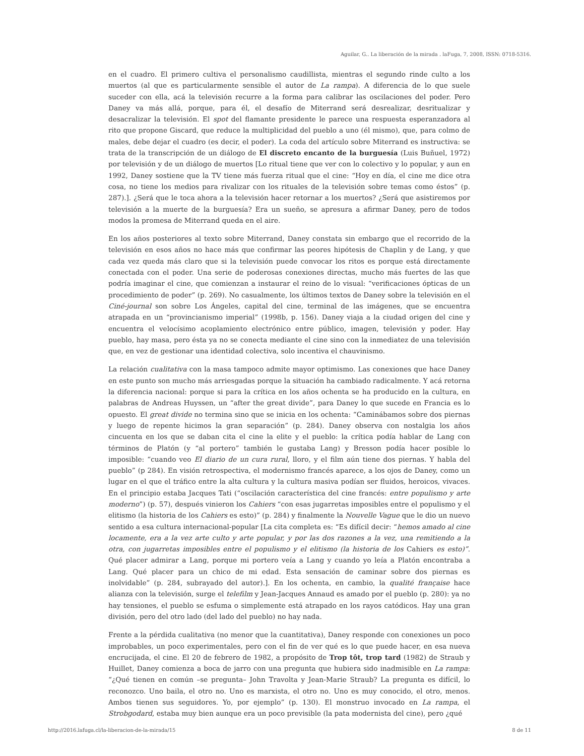Aguilar, G.. La liberación de la mirada . laFuga, 7, 2008, ISSN: 0718-5316.
en el cuadro. El primero cultiva el personalismo caudillista, mientras el segundo rinde culto a los muertos (al que es particularmente sensible el autor de La rampa). A diferencia de lo que suele suceder con ella, acá la televisión recurre a la forma para calibrar las oscilaciones del poder. Pero Daney va más allá, porque, para él, el desafío de Miterrand será desrealizar, desritualizar y desacralizar la televisión. El spot del flamante presidente le parece una respuesta esperanzadora al rito que propone Giscard, que reduce la multiplicidad del pueblo a uno (él mismo), que, para colmo de males, debe dejar el cuadro (es decir, el poder). La coda del artículo sobre Miterrand es instructiva: se trata de la transcripción de un diálogo de El discreto encanto de la burguesía (Luis Buñuel, 1972) por televisión y de un diálogo de muertos [Lo ritual tiene que ver con lo colectivo y lo popular, y aun en 1992, Daney sostiene que la TV tiene más fuerza ritual que el cine: “Hoy en día, el cine me dice otra cosa, no tiene los medios para rivalizar con los rituales de la televisión sobre temas como éstos” (p. 287).]. ¿Será que le toca ahora a la televisión hacer retornar a los muertos? ¿Será que asistiremos por televisión a la muerte de la burguesía? Era un sueño, se apresura a afirmar Daney, pero de todos modos la promesa de Miterrand queda en el aire.
En los años posteriores al texto sobre Miterrand, Daney constata sin embargo que el recorrido de la televisión en esos años no hace más que confirmar las peores hipótesis de Chaplin y de Lang, y que cada vez queda más claro que si la televisión puede convocar los ritos es porque está directamente conectada con el poder. Una serie de poderosas conexiones directas, mucho más fuertes de las que podría imaginar el cine, que comienzan a instaurar el reino de lo visual: “verificaciones ópticas de un procedimiento de poder” (p. 269). No casualmente, los últimos textos de Daney sobre la televisión en el Ciné-journal son sobre Los Ángeles, capital del cine, terminal de las imágenes, que se encuentra atrapada en un “provincianismo imperial” (1998b, p. 156). Daney viaja a la ciudad origen del cine y encuentra el velocísimo acoplamiento electrónico entre público, imagen, televisión y poder. Hay pueblo, hay masa, pero ésta ya no se conecta mediante el cine sino con la inmediatez de una televisión que, en vez de gestionar una identidad colectiva, solo incentiva el chauvinismo.
La relación cualitativa con la masa tampoco admite mayor optimismo. Las conexiones que hace Daney en este punto son mucho más arriesgadas porque la situación ha cambiado radicalmente. Y acá retorna la diferencia nacional: porque si para la crítica en los años ochenta se ha producido en la cultura, en palabras de Andreas Huyssen, un “after the great divide”, para Daney lo que sucede en Francia es lo opuesto. El great divide no termina sino que se inicia en los ochenta: “Caminábamos sobre dos piernas y luego de repente hicimos la gran separación” (p. 284). Daney observa con nostalgia los años cincuenta en los que se daban cita el cine la elite y el pueblo: la crítica podía hablar de Lang con términos de Platón (y “al portero” también le gustaba Lang) y Bresson podía hacer posible lo imposible: “cuando veo El diario de un cura rural, lloro, y el film aún tiene dos piernas. Y habla del pueblo” (p 284). En visión retrospectiva, el modernismo francés aparece, a los ojos de Daney, como un lugar en el que el tráfico entre la alta cultura y la cultura masiva podían ser fluidos, heroicos, vivaces. En el principio estaba Jacques Tati (“oscilación característica del cine francés: entre populismo y arte moderno”) (p. 57), después vinieron los Cahiers “con esas jugarretas imposibles entre el populismo y el elitismo (la historia de los Cahiers es esto)” (p. 284) y finalmente la Nouvelle Vague que le dio un nuevo sentido a esa cultura internacional-popular [La cita completa es: “Es difícil decir: “hemos amado al cine locamente, era a la vez arte culto y arte popular, y por las dos razones a la vez, una remitiendo a la otra, con jugarretas imposibles entre el populismo y el elitismo (la historia de los Cahiers es esto)”. Qué placer admirar a Lang, porque mi portero veía a Lang y cuando yo leía a Platón encontraba a Lang. Qué placer para un chico de mi edad. Esta sensación de caminar sobre dos piernas es inolvidable” (p. 284, subrayado del autor).]. En los ochenta, en cambio, la qualité française hace alianza con la televisión, surge el telefilm y Jean-Jacques Annaud es amado por el pueblo (p. 280): ya no hay tensiones, el pueblo se esfuma o simplemente está atrapado en los rayos catódicos. Hay una gran división, pero del otro lado (del lado del pueblo) no hay nada.
Frente a la pérdida cualitativa (no menor que la cuantitativa), Daney responde con conexiones un poco improbables, un poco experimentales, pero con el fin de ver qué es lo que puede hacer, en esa nueva encrucijada, el cine. El 20 de febrero de 1982, a propósito de Trop tôt, trop tard (1982) de Straub y Huillet, Daney comienza a boca de jarro con una pregunta que hubiera sido inadmisible en La rampa: “¿Qué tienen en común –se pregunta– John Travolta y Jean-Marie Straub? La pregunta es difícil, lo reconozco. Uno baila, el otro no. Uno es marxista, el otro no. Uno es muy conocido, el otro, menos. Ambos tienen sus seguidores. Yo, por ejemplo” (p. 130). El monstruo invocado en La rampa, el Strobgodard, estaba muy bien aunque era un poco previsible (la pata modernista del cine), pero ¿qué
http://2016.lafuga.cl/la-liberacion-de-la-mirada/15 8 de 11